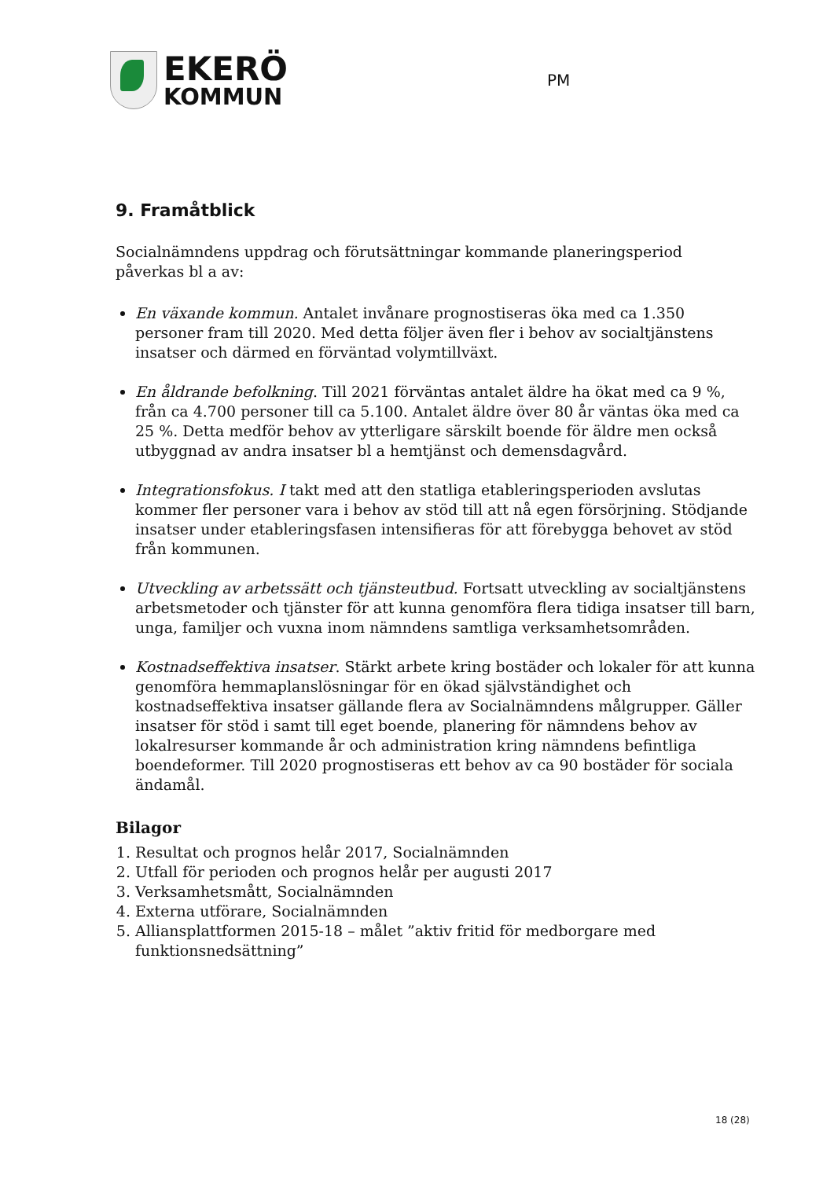EKERÖ
KOMMUN
PM
9. Framåtblick
Socialnämndens uppdrag och förutsättningar kommande planeringsperiod påverkas bl a av:
En växande kommun. Antalet invånare prognostiseras öka med ca 1.350 personer fram till 2020. Med detta följer även fler i behov av socialtjänstens insatser och därmed en förväntad volymtillväxt.
En åldrande befolkning. Till 2021 förväntas antalet äldre ha ökat med ca 9 %, från ca 4.700 personer till ca 5.100. Antalet äldre över 80 år väntas öka med ca 25 %. Detta medför behov av ytterligare särskilt boende för äldre men också utbyggnad av andra insatser bl a hemtjänst och demensdagvård.
Integrationsfokus. I takt med att den statliga etableringsperioden avslutas kommer fler personer vara i behov av stöd till att nå egen försörjning. Stödjande insatser under etableringsfasen intensifieras för att förebygga behovet av stöd från kommunen.
Utveckling av arbetssätt och tjänsteutbud. Fortsatt utveckling av socialtjänstens arbetsmetoder och tjänster för att kunna genomföra flera tidiga insatser till barn, unga, familjer och vuxna inom nämndens samtliga verksamhetsområden.
Kostnadseffektiva insatser. Stärkt arbete kring bostäder och lokaler för att kunna genomföra hemmaplanslösningar för en ökad självständighet och kostnadseffektiva insatser gällande flera av Socialnämndens målgrupper. Gäller insatser för stöd i samt till eget boende, planering för nämndens behov av lokalresurser kommande år och administration kring nämndens befintliga boendeformer. Till 2020 prognostiseras ett behov av ca 90 bostäder för sociala ändamål.
Bilagor
1. Resultat och prognos helår 2017, Socialnämnden
2. Utfall för perioden och prognos helår per augusti 2017
3. Verksamhetsmått, Socialnämnden
4. Externa utförare, Socialnämnden
5. Alliansplattformen 2015-18 – målet ”aktiv fritid för medborgare med funktionsnedsättning”
18 (28)